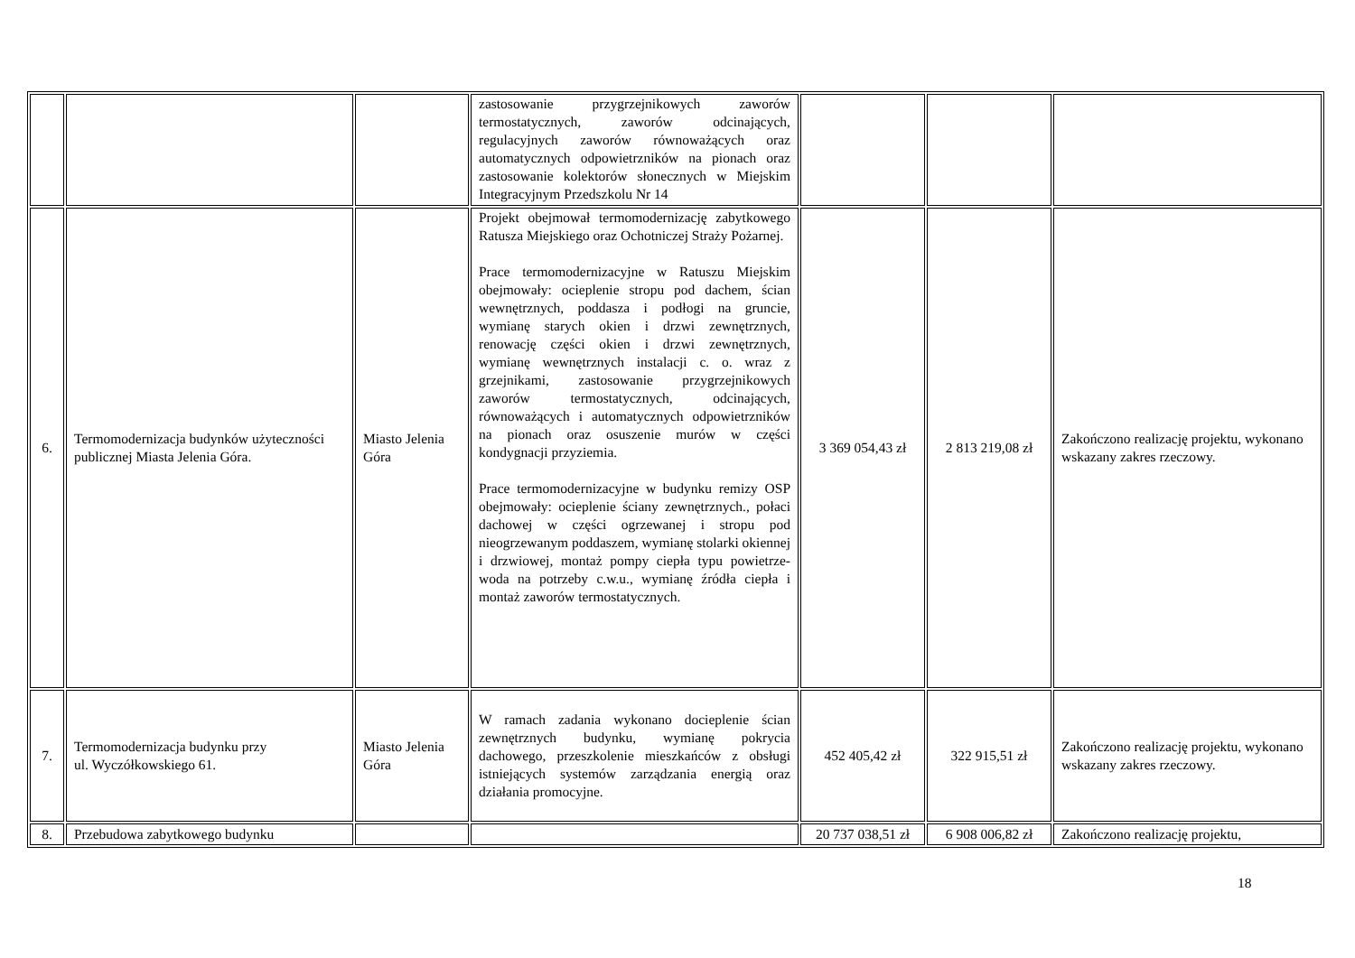| | | | zastosowanie przygrzejnikowych zaworów termostatycznych, zaworów odcinających, regulacyjnych zaworów równoważących oraz automatycznych odpowietrzników na pionach oraz zastosowanie kolektorów słonecznych w Miejskim Integracyjnym Przedszkolu Nr 14 | | | |
| 6. | Termomodernizacja budynków użyteczności publicznej Miasta Jelenia Góra. | Miasto Jelenia Góra | Projekt obejmował termomodernizację zabytkowego Ratusza Miejskiego oraz Ochotniczej Straży Pożarnej. Prace termomodernizacyjne w Ratuszu Miejskim obejmowały: ocieplenie stropu pod dachem, ścian wewnętrznych, poddasza i podłogi na gruncie, wymianę starych okien i drzwi zewnętrznych, renowację części okien i drzwi zewnętrznych, wymianę wewnętrznych instalacji c. o. wraz z grzejnikami, zastosowanie przygrzejnikowych zaworów termostatycznych, odcinających, równoważących i automatycznych odpowietrzników na pionach oraz osuszenie murów w części kondygnacji przyziemia. Prace termomodernizacyjne w budynku remizy OSP obejmowały: ocieplenie ściany zewnętrznych., połaci dachowej w części ogrzewanej i stropu pod nieogrzewanym poddaszem, wymianę stolarki okiennej i drzwiowej, montaż pompy ciepła typu powietrze-woda na potrzeby c.w.u., wymianę źródła ciepła i montaż zaworów termostatycznych. | 3 369 054,43 zł | 2 813 219,08 zł | Zakończono realizację projektu, wykonano wskazany zakres rzeczowy. |
| 7. | Termomodernizacja budynku przy ul. Wyczółkowskiego 61. | Miasto Jelenia Góra | W ramach zadania wykonano docieplenie ścian zewnętrznych budynku, wymianę pokrycia dachowego, przeszkolenie mieszkańców z obsługi istniejących systemów zarządzania energią oraz działania promocyjne. | 452 405,42 zł | 322 915,51 zł | Zakończono realizację projektu, wykonano wskazany zakres rzeczowy. |
| 8. | Przebudowa zabytkowego budynku | | | 20 737 038,51 zł | 6 908 006,82 zł | Zakończono realizację projektu, |
18